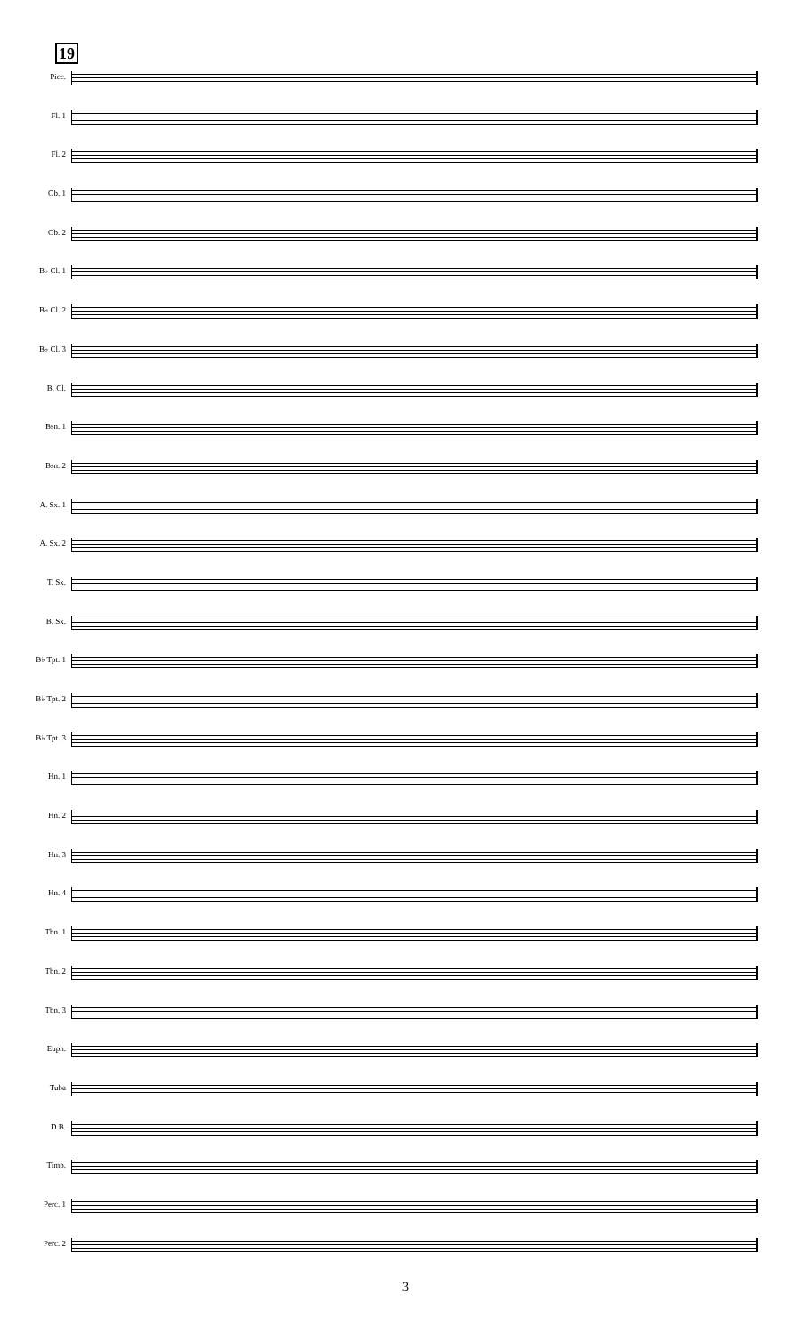19
Picc.
Fl. 1
Fl. 2
Ob. 1
Ob. 2
B♭ Cl. 1
B♭ Cl. 2
B♭ Cl. 3
B. Cl.
Bsn. 1
Bsn. 2
A. Sx. 1
A. Sx. 2
T. Sx.
B. Sx.
B♭ Tpt. 1
B♭ Tpt. 2
B♭ Tpt. 3
Hn. 1
Hn. 2
Hn. 3
Hn. 4
Tbn. 1
Tbn. 2
Tbn. 3
Euph.
Tuba
D.B.
Timp.
Perc. 1
Perc. 2
3